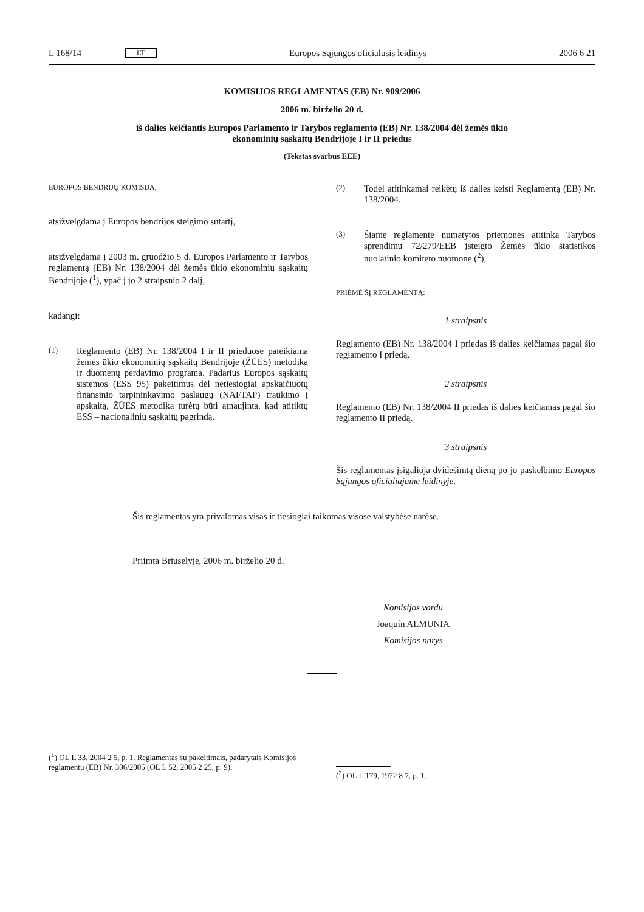L 168/14 LT Europos Sąjungos oficialusis leidinys 2006 6 21
KOMISIJOS REGLAMENTAS (EB) Nr. 909/2006
2006 m. birželio 20 d.
iš dalies keičiantis Europos Parlamento ir Tarybos reglamento (EB) Nr. 138/2004 dėl žemės ūkio
ekonominių sąskaitų Bendrijoje I ir II priedus
(Tekstas svarbus EEE)
EUROPOS BENDRIJŲ KOMISIJA,
atsižvelgdama į Europos bendrijos steigimo sutartį,
atsižvelgdama į 2003 m. gruodžio 5 d. Europos Parlamento ir Tarybos reglamentą (EB) Nr. 138/2004 dėl žemės ūkio ekonominių sąskaitų Bendrijoje (<sup>1</sup>), ypač į jo 2 straipsnio 2 dalį,
kadangi:
(1) Reglamento (EB) Nr. 138/2004 I ir II prieduose pateikiama žemės ūkio ekonominių sąskaitų Bendrijoje (ŽŪES) metodika ir duomenų perdavimo programa. Padarius Europos sąskaitų sistemos (ESS 95) pakeitimus dėl netiesiogiai apskaičiuotų finansinio tarpininkavimo paslaugų (NAFTAP) traukimo į apskaitą, ŽŪES metodika turėtų būti atnaujinta, kad atitiktų ESS – nacionalinių sąskaitų pagrindą.
(2) Todėl atitinkamai reikėtų iš dalies keisti Reglamentą (EB) Nr. 138/2004.
(3) Šiame reglamente numatytos priemonės atitinka Tarybos sprendimu 72/279/EEB įsteigto Žemės ūkio statistikos nuolatinio komiteto nuomonę (<sup>2</sup>),
PRIĖMĖ ŠĮ REGLAMENTĄ:
1 straipsnis
Reglamento (EB) Nr. 138/2004 I priedas iš dalies keičiamas pagal šio reglamento I priedą.
2 straipsnis
Reglamento (EB) Nr. 138/2004 II priedas iš dalies keičiamas pagal šio reglamento II priedą.
3 straipsnis
Šis reglamentas įsigalioja dvidešimtą dieną po jo paskelbimo Europos Sąjungos oficialiajame leidinyje.
Šis reglamentas yra privalomas visas ir tiesiogiai taikomas visose valstybėse narėse.
Priimta Briuselyje, 2006 m. birželio 20 d.
Komisijos vardu
Joaquín ALMUNIA
Komisijos narys
(<sup>1</sup>) OL L 33, 2004 2 5, p. 1. Reglamentas su pakeitimais, padarytais Komisijos reglamentu (EB) Nr. 306/2005 (OL L 52, 2005 2 25, p. 9).
(<sup>2</sup>) OL L 179, 1972 8 7, p. 1.